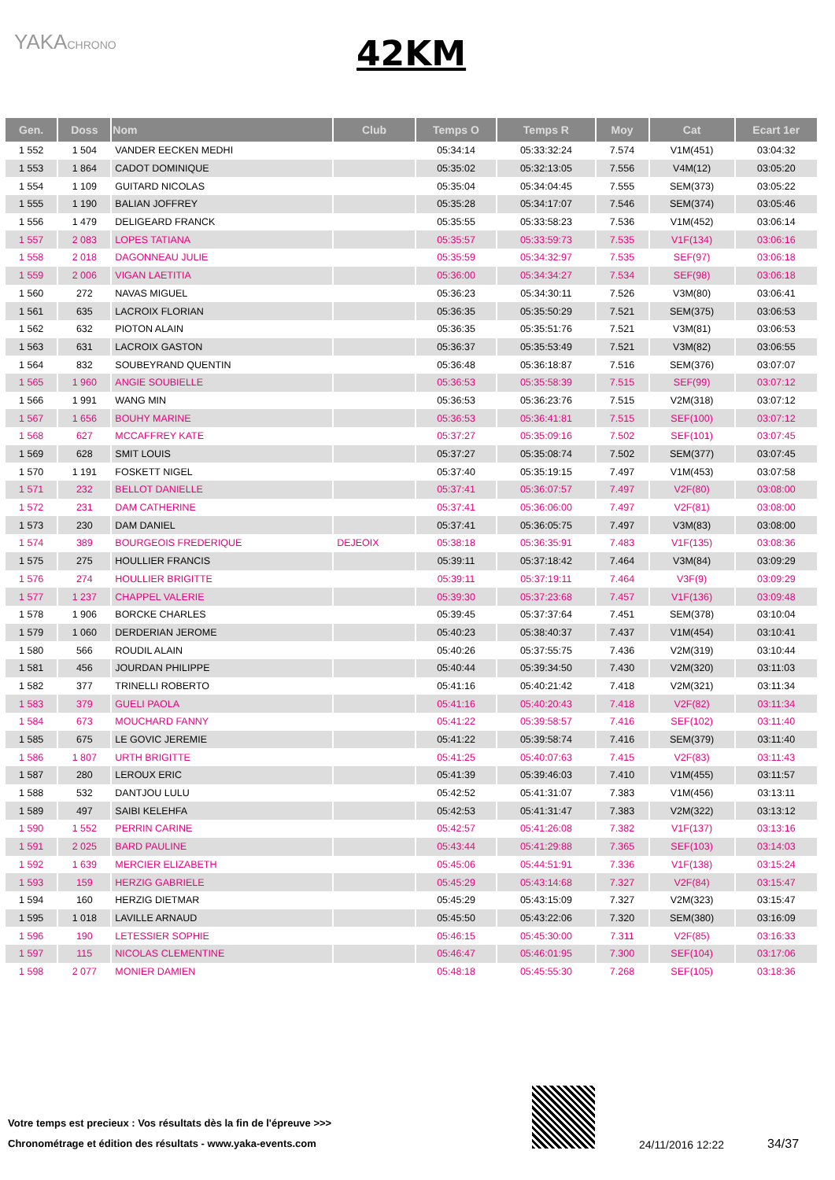YAKACHRONO
42KM
| Gen. | Doss | Nom | Club | Temps O | Temps R | Moy | Cat | Ecart 1er |
| --- | --- | --- | --- | --- | --- | --- | --- | --- |
| 1 552 | 1 504 | VANDER EECKEN MEDHI | | 05:34:14 | 05:33:32:24 | 7.574 | V1M(451) | 03:04:32 |
| 1 553 | 1 864 | CADOT DOMINIQUE | | 05:35:02 | 05:32:13:05 | 7.556 | V4M(12) | 03:05:20 |
| 1 554 | 1 109 | GUITARD NICOLAS | | 05:35:04 | 05:34:04:45 | 7.555 | SEM(373) | 03:05:22 |
| 1 555 | 1 190 | BALIAN JOFFREY | | 05:35:28 | 05:34:17:07 | 7.546 | SEM(374) | 03:05:46 |
| 1 556 | 1 479 | DELIGEARD FRANCK | | 05:35:55 | 05:33:58:23 | 7.536 | V1M(452) | 03:06:14 |
| 1 557 | 2 083 | LOPES TATIANA | | 05:35:57 | 05:33:59:73 | 7.535 | V1F(134) | 03:06:16 |
| 1 558 | 2 018 | DAGONNEAU JULIE | | 05:35:59 | 05:34:32:97 | 7.535 | SEF(97) | 03:06:18 |
| 1 559 | 2 006 | VIGAN LAETITIA | | 05:36:00 | 05:34:34:27 | 7.534 | SEF(98) | 03:06:18 |
| 1 560 | 272 | NAVAS MIGUEL | | 05:36:23 | 05:34:30:11 | 7.526 | V3M(80) | 03:06:41 |
| 1 561 | 635 | LACROIX FLORIAN | | 05:36:35 | 05:35:50:29 | 7.521 | SEM(375) | 03:06:53 |
| 1 562 | 632 | PIOTON ALAIN | | 05:36:35 | 05:35:51:76 | 7.521 | V3M(81) | 03:06:53 |
| 1 563 | 631 | LACROIX GASTON | | 05:36:37 | 05:35:53:49 | 7.521 | V3M(82) | 03:06:55 |
| 1 564 | 832 | SOUBEYRAND QUENTIN | | 05:36:48 | 05:36:18:87 | 7.516 | SEM(376) | 03:07:07 |
| 1 565 | 1 960 | ANGIE SOUBIELLE | | 05:36:53 | 05:35:58:39 | 7.515 | SEF(99) | 03:07:12 |
| 1 566 | 1 991 | WANG MIN | | 05:36:53 | 05:36:23:76 | 7.515 | V2M(318) | 03:07:12 |
| 1 567 | 1 656 | BOUHY MARINE | | 05:36:53 | 05:36:41:81 | 7.515 | SEF(100) | 03:07:12 |
| 1 568 | 627 | MCCAFFREY KATE | | 05:37:27 | 05:35:09:16 | 7.502 | SEF(101) | 03:07:45 |
| 1 569 | 628 | SMIT LOUIS | | 05:37:27 | 05:35:08:74 | 7.502 | SEM(377) | 03:07:45 |
| 1 570 | 1 191 | FOSKETT NIGEL | | 05:37:40 | 05:35:19:15 | 7.497 | V1M(453) | 03:07:58 |
| 1 571 | 232 | BELLOT DANIELLE | | 05:37:41 | 05:36:07:57 | 7.497 | V2F(80) | 03:08:00 |
| 1 572 | 231 | DAM CATHERINE | | 05:37:41 | 05:36:06:00 | 7.497 | V2F(81) | 03:08:00 |
| 1 573 | 230 | DAM DANIEL | | 05:37:41 | 05:36:05:75 | 7.497 | V3M(83) | 03:08:00 |
| 1 574 | 389 | BOURGEOIS FREDERIQUE | DEJEOIX | 05:38:18 | 05:36:35:91 | 7.483 | V1F(135) | 03:08:36 |
| 1 575 | 275 | HOULLIER FRANCIS | | 05:39:11 | 05:37:18:42 | 7.464 | V3M(84) | 03:09:29 |
| 1 576 | 274 | HOULLIER BRIGITTE | | 05:39:11 | 05:37:19:11 | 7.464 | V3F(9) | 03:09:29 |
| 1 577 | 1 237 | CHAPPEL VALERIE | | 05:39:30 | 05:37:23:68 | 7.457 | V1F(136) | 03:09:48 |
| 1 578 | 1 906 | BORCKE CHARLES | | 05:39:45 | 05:37:37:64 | 7.451 | SEM(378) | 03:10:04 |
| 1 579 | 1 060 | DERDERIAN JEROME | | 05:40:23 | 05:38:40:37 | 7.437 | V1M(454) | 03:10:41 |
| 1 580 | 566 | ROUDIL ALAIN | | 05:40:26 | 05:37:55:75 | 7.436 | V2M(319) | 03:10:44 |
| 1 581 | 456 | JOURDAN PHILIPPE | | 05:40:44 | 05:39:34:50 | 7.430 | V2M(320) | 03:11:03 |
| 1 582 | 377 | TRINELLI ROBERTO | | 05:41:16 | 05:40:21:42 | 7.418 | V2M(321) | 03:11:34 |
| 1 583 | 379 | GUELI PAOLA | | 05:41:16 | 05:40:20:43 | 7.418 | V2F(82) | 03:11:34 |
| 1 584 | 673 | MOUCHARD FANNY | | 05:41:22 | 05:39:58:57 | 7.416 | SEF(102) | 03:11:40 |
| 1 585 | 675 | LE GOVIC JEREMIE | | 05:41:22 | 05:39:58:74 | 7.416 | SEM(379) | 03:11:40 |
| 1 586 | 1 807 | URTH BRIGITTE | | 05:41:25 | 05:40:07:63 | 7.415 | V2F(83) | 03:11:43 |
| 1 587 | 280 | LEROUX ERIC | | 05:41:39 | 05:39:46:03 | 7.410 | V1M(455) | 03:11:57 |
| 1 588 | 532 | DANTJOU LULU | | 05:42:52 | 05:41:31:07 | 7.383 | V1M(456) | 03:13:11 |
| 1 589 | 497 | SAIBI KELEHFA | | 05:42:53 | 05:41:31:47 | 7.383 | V2M(322) | 03:13:12 |
| 1 590 | 1 552 | PERRIN CARINE | | 05:42:57 | 05:41:26:08 | 7.382 | V1F(137) | 03:13:16 |
| 1 591 | 2 025 | BARD PAULINE | | 05:43:44 | 05:41:29:88 | 7.365 | SEF(103) | 03:14:03 |
| 1 592 | 1 639 | MERCIER ELIZABETH | | 05:45:06 | 05:44:51:91 | 7.336 | V1F(138) | 03:15:24 |
| 1 593 | 159 | HERZIG GABRIELE | | 05:45:29 | 05:43:14:68 | 7.327 | V2F(84) | 03:15:47 |
| 1 594 | 160 | HERZIG DIETMAR | | 05:45:29 | 05:43:15:09 | 7.327 | V2M(323) | 03:15:47 |
| 1 595 | 1 018 | LAVILLE ARNAUD | | 05:45:50 | 05:43:22:06 | 7.320 | SEM(380) | 03:16:09 |
| 1 596 | 190 | LETESSIER SOPHIE | | 05:46:15 | 05:45:30:00 | 7.311 | V2F(85) | 03:16:33 |
| 1 597 | 115 | NICOLAS CLEMENTINE | | 05:46:47 | 05:46:01:95 | 7.300 | SEF(104) | 03:17:06 |
| 1 598 | 2 077 | MONIER DAMIEN | | 05:48:18 | 05:45:55:30 | 7.268 | SEF(105) | 03:18:36 |
Votre temps est precieux : Vos résultats dès la fin de l'épreuve >>>
Chronométrage et édition des résultats - www.yaka-events.com
24/11/2016 12:22 34/37